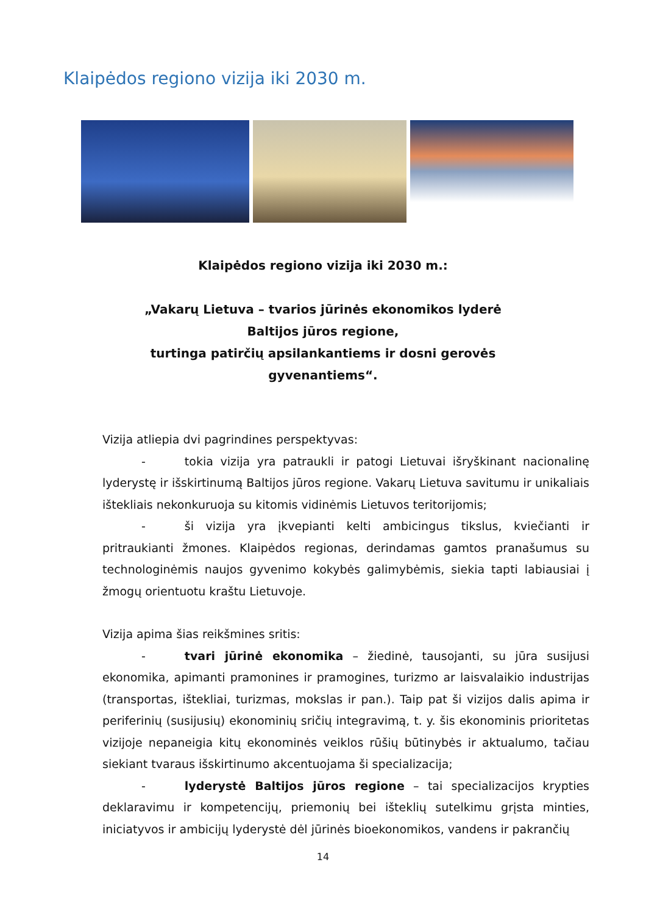Klaipėdos regiono vizija iki 2030 m.
Klaipėdos regiono vizija iki 2030 m.:
„Vakarų Lietuva – tvarios jūrinės ekonomikos lyderė Baltijos jūros regione,
turtinga patirčių apsilankantiems ir dosni gerovės gyvenantiems“.
Vizija atliepia dvi pagrindines perspektyvas:
- tokia vizija yra patraukli ir patogi Lietuvai išryškinant nacionalinę lyderystę ir išskirtinumą Baltijos jūros regione. Vakarų Lietuva savitumu ir unikaliais ištekliais nekonkuruoja su kitomis vidinėmis Lietuvos teritorijomis;
- ši vizija yra įkvepianti kelti ambicingus tikslus, kviečianti ir pritraukianti žmones. Klaipėdos regionas, derindamas gamtos pranašumus su technologinėmis naujos gyvenimo kokybės galimybėmis, siekia tapti labiausiai į žmogų orientuotu kraštu Lietuvoje.
Vizija apima šias reikšmines sritis:
- tvari jūrinė ekonomika – žiedinė, tausojanti, su jūra susijusi ekonomika, apimanti pramonines ir pramogines, turizmo ar laisvalaikio industrijas (transportas, ištekliai, turizmas, mokslas ir pan.). Taip pat ši vizijos dalis apima ir periferinių (susijusių) ekonominių sričių integravimą, t. y. šis ekonominis prioritetas vizijoje nepaneigia kitų ekonominės veiklos rūšių būtinybės ir aktualumo, tačiau siekiant tvaraus išskirtinumo akcentuojama ši specializacija;
- lyderystė Baltijos jūros regione – tai specializacijos krypties deklaravimu ir kompetencijų, priemonių bei išteklių sutelkimu grįsta minties, iniciatyvos ir ambicijų lyderystė dėl jūrinės bioekonomikos, vandens ir pakrančių
14